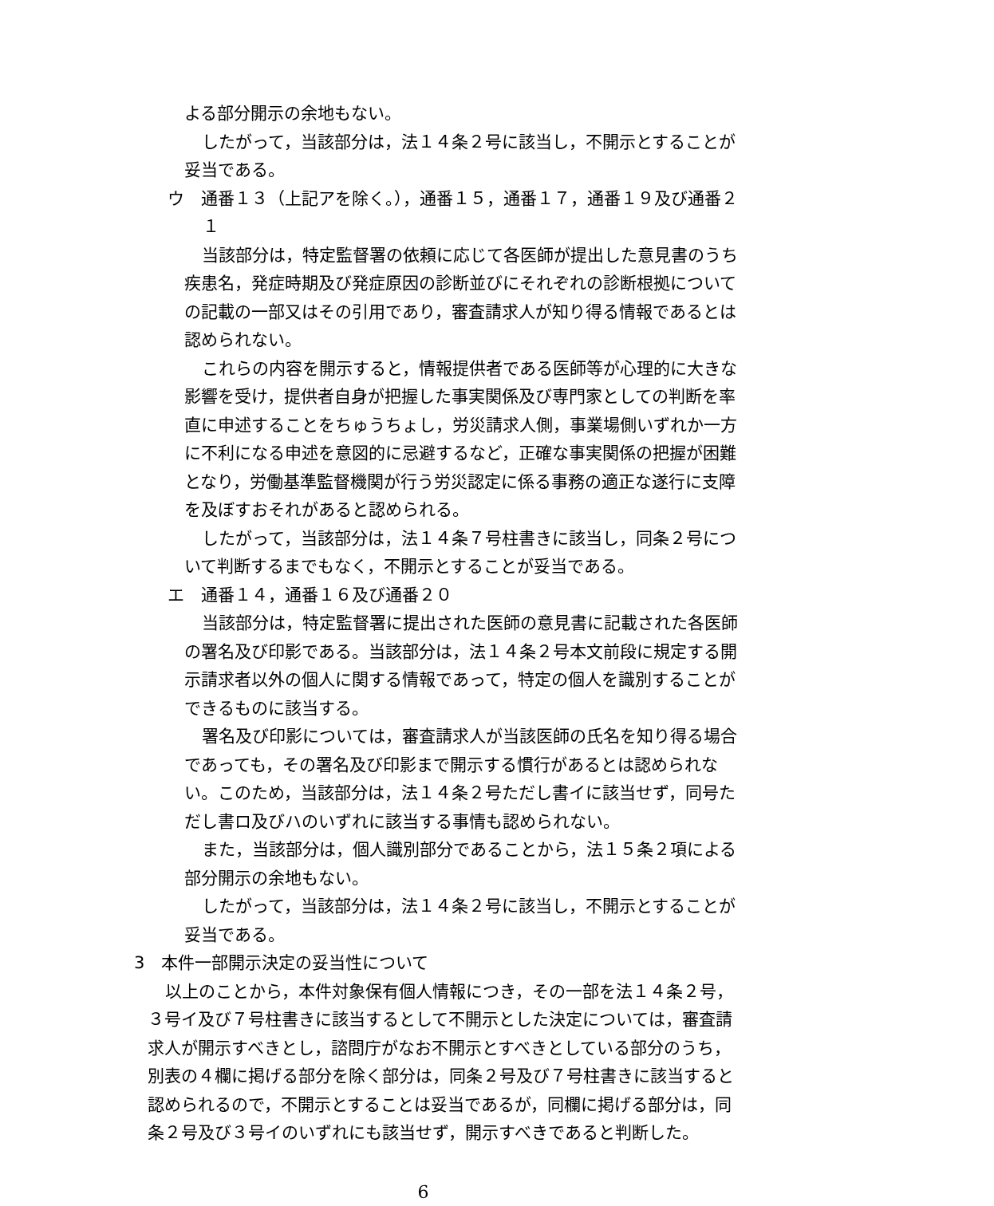よる部分開示の余地もない。
したがって，当該部分は，法１４条２号に該当し，不開示とすることが妥当である。
ウ　通番１３（上記アを除く。），通番１５，通番１７，通番１９及び通番２１
当該部分は，特定監督署の依頼に応じて各医師が提出した意見書のうち疾患名，発症時期及び発症原因の診断並びにそれぞれの診断根拠についての記載の一部又はその引用であり，審査請求人が知り得る情報であるとは認められない。
これらの内容を開示すると，情報提供者である医師等が心理的に大きな影響を受け，提供者自身が把握した事実関係及び専門家としての判断を率直に申述することをちゅうちょし，労災請求人側，事業場側いずれか一方に不利になる申述を意図的に忌避するなど，正確な事実関係の把握が困難となり，労働基準監督機関が行う労災認定に係る事務の適正な遂行に支障を及ぼすおそれがあると認められる。
したがって，当該部分は，法１４条７号柱書きに該当し，同条２号について判断するまでもなく，不開示とすることが妥当である。
エ　通番１４，通番１６及び通番２０
当該部分は，特定監督署に提出された医師の意見書に記載された各医師の署名及び印影である。当該部分は，法１４条２号本文前段に規定する開示請求者以外の個人に関する情報であって，特定の個人を識別することができるものに該当する。
署名及び印影については，審査請求人が当該医師の氏名を知り得る場合であっても，その署名及び印影まで開示する慣行があるとは認められない。このため，当該部分は，法１４条２号ただし書イに該当せず，同号ただし書ロ及びハのいずれに該当する事情も認められない。
また，当該部分は，個人識別部分であることから，法１５条２項による部分開示の余地もない。
したがって，当該部分は，法１４条２号に該当し，不開示とすることが妥当である。
3　本件一部開示決定の妥当性について
以上のことから，本件対象保有個人情報につき，その一部を法１４条２号，３号イ及び７号柱書きに該当するとして不開示とした決定については，審査請求人が開示すべきとし，諮問庁がなお不開示とすべきとしている部分のうち，別表の４欄に掲げる部分を除く部分は，同条２号及び７号柱書きに該当すると認められるので，不開示とすることは妥当であるが，同欄に掲げる部分は，同条２号及び３号イのいずれにも該当せず，開示すべきであると判断した。
6